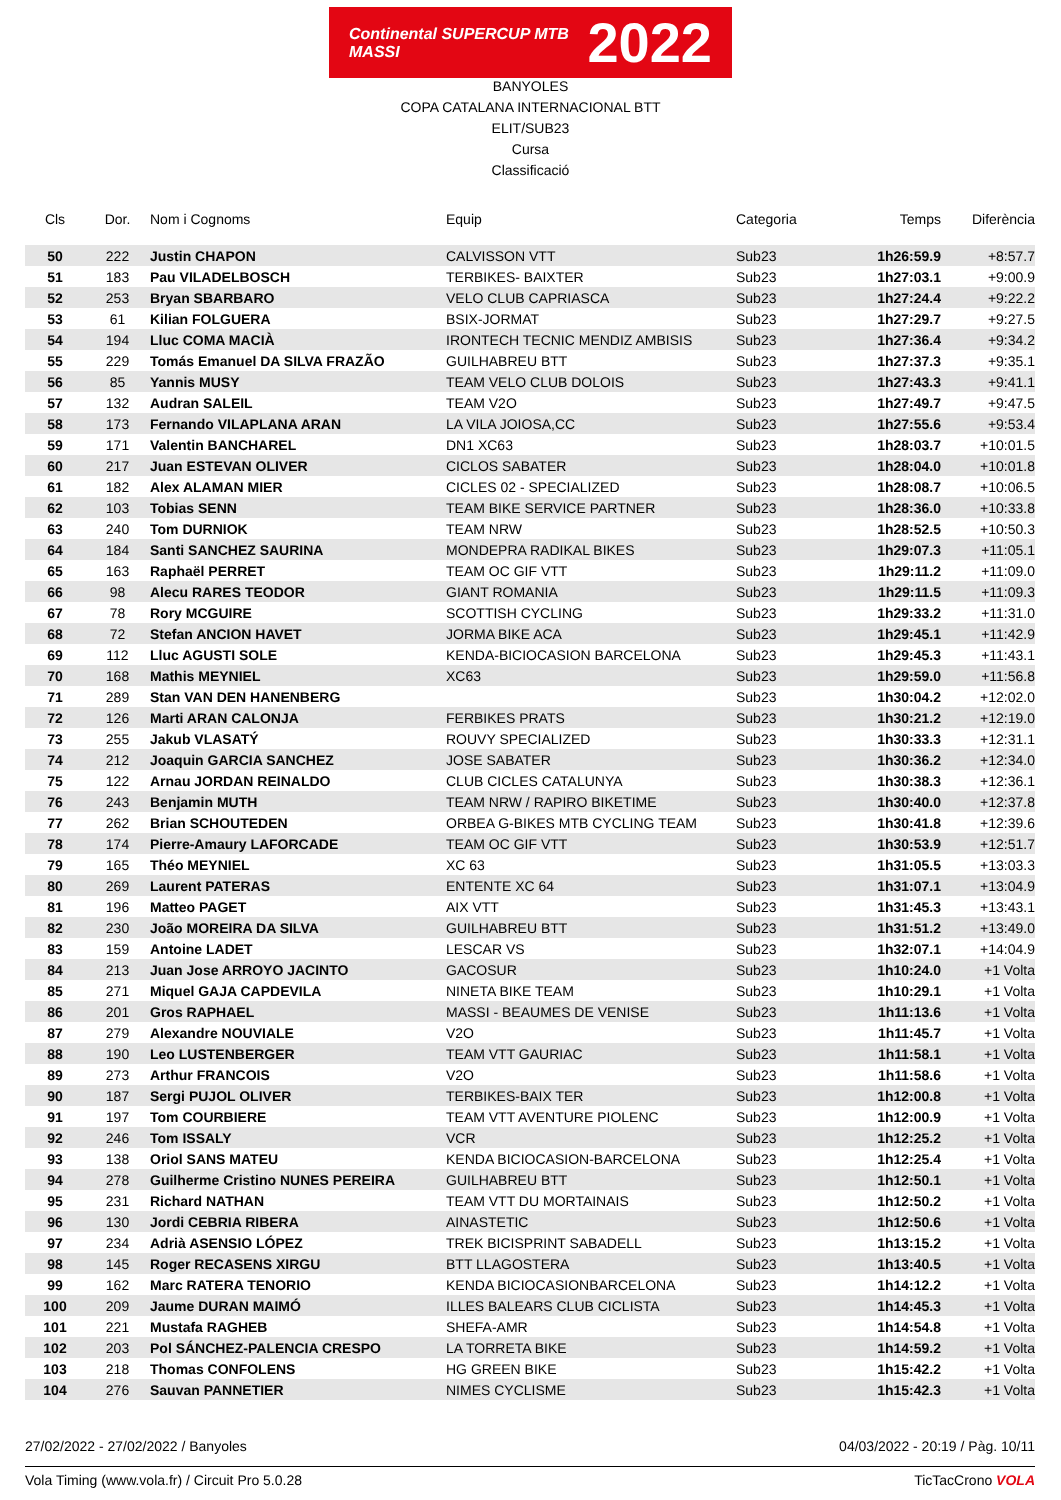Continental SUPERCUP MTB MASSI 2022
BANYOLES
COPA CATALANA INTERNACIONAL BTT
ELIT/SUB23
Cursa
Classificació
| Cls | Dor. | Nom i Cognoms | Equip | Categoria | Temps | Diferència |
| --- | --- | --- | --- | --- | --- | --- |
| 50 | 222 | Justin CHAPON | CALVISSON VTT | Sub23 | 1h26:59.9 | +8:57.7 |
| 51 | 183 | Pau VILADELBOSCH | TERBIKES- BAIXTER | Sub23 | 1h27:03.1 | +9:00.9 |
| 52 | 253 | Bryan SBARBARO | VELO CLUB CAPRIASCA | Sub23 | 1h27:24.4 | +9:22.2 |
| 53 | 61 | Kilian FOLGUERA | BSIX-JORMAT | Sub23 | 1h27:29.7 | +9:27.5 |
| 54 | 194 | Lluc COMA MACIÀ | IRONTECH TECNIC MENDIZ AMBISIS | Sub23 | 1h27:36.4 | +9:34.2 |
| 55 | 229 | Tomás Emanuel DA SILVA FRAZÃO | GUILHABREU BTT | Sub23 | 1h27:37.3 | +9:35.1 |
| 56 | 85 | Yannis MUSY | TEAM VELO CLUB DOLOIS | Sub23 | 1h27:43.3 | +9:41.1 |
| 57 | 132 | Audran SALEIL | TEAM V2O | Sub23 | 1h27:49.7 | +9:47.5 |
| 58 | 173 | Fernando VILAPLANA ARAN | LA VILA JOIOSA,CC | Sub23 | 1h27:55.6 | +9:53.4 |
| 59 | 171 | Valentin BANCHAREL | DN1 XC63 | Sub23 | 1h28:03.7 | +10:01.5 |
| 60 | 217 | Juan ESTEVAN OLIVER | CICLOS SABATER | Sub23 | 1h28:04.0 | +10:01.8 |
| 61 | 182 | Alex ALAMAN MIER | CICLES 02 - SPECIALIZED | Sub23 | 1h28:08.7 | +10:06.5 |
| 62 | 103 | Tobias SENN | TEAM BIKE SERVICE PARTNER | Sub23 | 1h28:36.0 | +10:33.8 |
| 63 | 240 | Tom DURNIOK | TEAM NRW | Sub23 | 1h28:52.5 | +10:50.3 |
| 64 | 184 | Santi SANCHEZ SAURINA | MONDEPRA RADIKAL BIKES | Sub23 | 1h29:07.3 | +11:05.1 |
| 65 | 163 | Raphaël PERRET | TEAM OC GIF VTT | Sub23 | 1h29:11.2 | +11:09.0 |
| 66 | 98 | Alecu RARES TEODOR | GIANT ROMANIA | Sub23 | 1h29:11.5 | +11:09.3 |
| 67 | 78 | Rory MCGUIRE | SCOTTISH CYCLING | Sub23 | 1h29:33.2 | +11:31.0 |
| 68 | 72 | Stefan ANCION HAVET | JORMA BIKE ACA | Sub23 | 1h29:45.1 | +11:42.9 |
| 69 | 112 | Lluc AGUSTI SOLE | KENDA-BICIOCASION BARCELONA | Sub23 | 1h29:45.3 | +11:43.1 |
| 70 | 168 | Mathis MEYNIEL | XC63 | Sub23 | 1h29:59.0 | +11:56.8 |
| 71 | 289 | Stan VAN DEN HANENBERG | | Sub23 | 1h30:04.2 | +12:02.0 |
| 72 | 126 | Marti ARAN CALONJA | FERBIKES PRATS | Sub23 | 1h30:21.2 | +12:19.0 |
| 73 | 255 | Jakub VLASATÝ | ROUVY SPECIALIZED | Sub23 | 1h30:33.3 | +12:31.1 |
| 74 | 212 | Joaquin GARCIA SANCHEZ | JOSE SABATER | Sub23 | 1h30:36.2 | +12:34.0 |
| 75 | 122 | Arnau JORDAN REINALDO | CLUB CICLES CATALUNYA | Sub23 | 1h30:38.3 | +12:36.1 |
| 76 | 243 | Benjamin MUTH | TEAM NRW / RAPIRO BIKETIME | Sub23 | 1h30:40.0 | +12:37.8 |
| 77 | 262 | Brian SCHOUTEDEN | ORBEA G-BIKES MTB CYCLING TEAM | Sub23 | 1h30:41.8 | +12:39.6 |
| 78 | 174 | Pierre-Amaury LAFORCADE | TEAM OC GIF VTT | Sub23 | 1h30:53.9 | +12:51.7 |
| 79 | 165 | Théo MEYNIEL | XC 63 | Sub23 | 1h31:05.5 | +13:03.3 |
| 80 | 269 | Laurent PATERAS | ENTENTE XC 64 | Sub23 | 1h31:07.1 | +13:04.9 |
| 81 | 196 | Matteo PAGET | AIX VTT | Sub23 | 1h31:45.3 | +13:43.1 |
| 82 | 230 | João MOREIRA DA SILVA | GUILHABREU BTT | Sub23 | 1h31:51.2 | +13:49.0 |
| 83 | 159 | Antoine LADET | LESCAR VS | Sub23 | 1h32:07.1 | +14:04.9 |
| 84 | 213 | Juan Jose ARROYO JACINTO | GACOSUR | Sub23 | 1h10:24.0 | +1 Volta |
| 85 | 271 | Miquel GAJA CAPDEVILA | NINETA BIKE TEAM | Sub23 | 1h10:29.1 | +1 Volta |
| 86 | 201 | Gros RAPHAEL | MASSI - BEAUMES DE VENISE | Sub23 | 1h11:13.6 | +1 Volta |
| 87 | 279 | Alexandre NOUVIALE | V2O | Sub23 | 1h11:45.7 | +1 Volta |
| 88 | 190 | Leo LUSTENBERGER | TEAM VTT GAURIAC | Sub23 | 1h11:58.1 | +1 Volta |
| 89 | 273 | Arthur FRANCOIS | V2O | Sub23 | 1h11:58.6 | +1 Volta |
| 90 | 187 | Sergi PUJOL OLIVER | TERBIKES-BAIX TER | Sub23 | 1h12:00.8 | +1 Volta |
| 91 | 197 | Tom COURBIERE | TEAM VTT AVENTURE PIOLENC | Sub23 | 1h12:00.9 | +1 Volta |
| 92 | 246 | Tom ISSALY | VCR | Sub23 | 1h12:25.2 | +1 Volta |
| 93 | 138 | Oriol SANS MATEU | KENDA BICIOCASION-BARCELONA | Sub23 | 1h12:25.4 | +1 Volta |
| 94 | 278 | Guilherme Cristino NUNES PEREIRA | GUILHABREU BTT | Sub23 | 1h12:50.1 | +1 Volta |
| 95 | 231 | Richard NATHAN | TEAM VTT DU MORTAINAIS | Sub23 | 1h12:50.2 | +1 Volta |
| 96 | 130 | Jordi CEBRIA RIBERA | AINASTETIC | Sub23 | 1h12:50.6 | +1 Volta |
| 97 | 234 | Adrià ASENSIO LÓPEZ | TREK BICISPRINT SABADELL | Sub23 | 1h13:15.2 | +1 Volta |
| 98 | 145 | Roger RECASENS XIRGU | BTT LLAGOSTERA | Sub23 | 1h13:40.5 | +1 Volta |
| 99 | 162 | Marc RATERA TENORIO | KENDA BICIOCASIONBARCELONA | Sub23 | 1h14:12.2 | +1 Volta |
| 100 | 209 | Jaume DURAN MAIMÓ | ILLES BALEARS CLUB CICLISTA | Sub23 | 1h14:45.3 | +1 Volta |
| 101 | 221 | Mustafa RAGHEB | SHEFA-AMR | Sub23 | 1h14:54.8 | +1 Volta |
| 102 | 203 | Pol SÁNCHEZ-PALENCIA CRESPO | LA TORRETA BIKE | Sub23 | 1h14:59.2 | +1 Volta |
| 103 | 218 | Thomas CONFOLENS | HG GREEN BIKE | Sub23 | 1h15:42.2 | +1 Volta |
| 104 | 276 | Sauvan PANNETIER | NIMES CYCLISME | Sub23 | 1h15:42.3 | +1 Volta |
27/02/2022 - 27/02/2022 / Banyoles 04/03/2022 - 20:19 / Pàg. 10/11
Vola Timing (www.vola.fr) / Circuit Pro 5.0.28 TicTacCrono VOLA